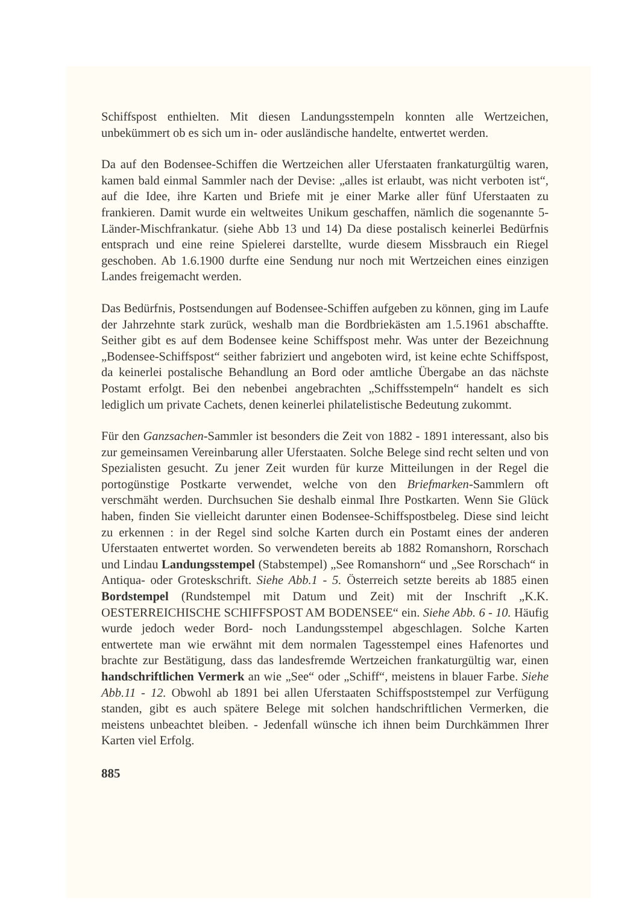Schiffspost enthielten. Mit diesen Landungsstempeln konnten alle Wertzeichen, unbekümmert ob es sich um in- oder ausländische handelte, entwertet werden.
Da auf den Bodensee-Schiffen die Wertzeichen aller Uferstaaten frankaturgültig waren, kamen bald einmal Sammler nach der Devise: „alles ist erlaubt, was nicht verboten ist“, auf die Idee, ihre Karten und Briefe mit je einer Marke aller fünf Uferstaaten zu frankieren. Damit wurde ein weltweites Unikum geschaffen, nämlich die sogenannte 5-Länder-Mischfrankatur. (siehe Abb 13 und 14) Da diese postalisch keinerlei Bedürfnis entsprach und eine reine Spielerei darstellte, wurde diesem Missbrauch ein Riegel geschoben. Ab 1.6.1900 durfte eine Sendung nur noch mit Wertzeichen eines einzigen Landes freigemacht werden.
Das Bedürfnis, Postsendungen auf Bodensee-Schiffen aufgeben zu können, ging im Laufe der Jahrzehnte stark zurück, weshalb man die Bordbriekästen am 1.5.1961 abschaffte. Seither gibt es auf dem Bodensee keine Schiffspost mehr. Was unter der Bezeichnung „Bodensee-Schiffspost“ seither fabriziert und angeboten wird, ist keine echte Schiffspost, da keinerlei postalische Behandlung an Bord oder amtliche Übergabe an das nächste Postamt erfolgt. Bei den nebenbei angebrachten „Schiffsstempeln“ handelt es sich lediglich um private Cachets, denen keinerlei philatelistische Bedeutung zukommt.
Für den Ganzsachen-Sammler ist besonders die Zeit von 1882 - 1891 interessant, also bis zur gemeinsamen Vereinbarung aller Uferstaaten. Solche Belege sind recht selten und von Spezialisten gesucht. Zu jener Zeit wurden für kurze Mitteilungen in der Regel die portogünstige Postkarte verwendet, welche von den Briefmarken-Sammlern oft verschmäht werden. Durchsuchen Sie deshalb einmal Ihre Postkarten. Wenn Sie Glück haben, finden Sie vielleicht darunter einen Bodensee-Schiffspostbeleg. Diese sind leicht zu erkennen : in der Regel sind solche Karten durch ein Postamt eines der anderen Uferstaaten entwertet worden. So verwendeten bereits ab 1882 Romanshorn, Rorschach und Lindau Landungsstempel (Stabstempel) „See Romanshorn“ und „See Rorschach“ in Antiqua- oder Groteskschrift. Siehe Abb.1 - 5. Österreich setzte bereits ab 1885 einen Bordstempel (Rundstempel mit Datum und Zeit) mit der Inschrift „K.K. OESTERREICHISCHE SCHIFFSPOST AM BODENSEE“ ein. Siehe Abb. 6 - 10. Häufig wurde jedoch weder Bord- noch Landungsstempel abgeschlagen. Solche Karten entwertete man wie erwähnt mit dem normalen Tagesstempel eines Hafenortes und brachte zur Bestätigung, dass das landesfremde Wertzeichen frankaturgültig war, einen handschriftlichen Vermerk an wie „See“ oder „Schiff“, meistens in blauer Farbe. Siehe Abb.11 - 12. Obwohl ab 1891 bei allen Uferstaaten Schiffspoststempel zur Verfügung standen, gibt es auch spätere Belege mit solchen handschriftlichen Vermerken, die meistens unbeachtet bleiben. - Jedenfall wünsche ich ihnen beim Durchkämmen Ihrer Karten viel Erfolg.
885